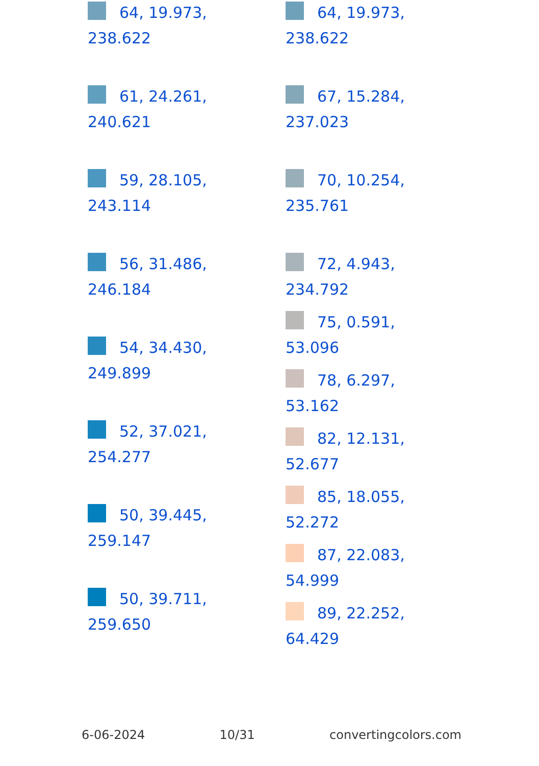64, 19.973, 238.622
61, 24.261, 240.621
59, 28.105, 243.114
56, 31.486, 246.184
54, 34.430, 249.899
52, 37.021, 254.277
50, 39.445, 259.147
50, 39.711, 259.650
64, 19.973, 238.622
67, 15.284, 237.023
70, 10.254, 235.761
72, 4.943, 234.792
75, 0.591, 53.096
78, 6.297, 53.162
82, 12.131, 52.677
85, 18.055, 52.272
87, 22.083, 54.999
89, 22.252, 64.429
6-06-2024 10/31 convertingcolors.com